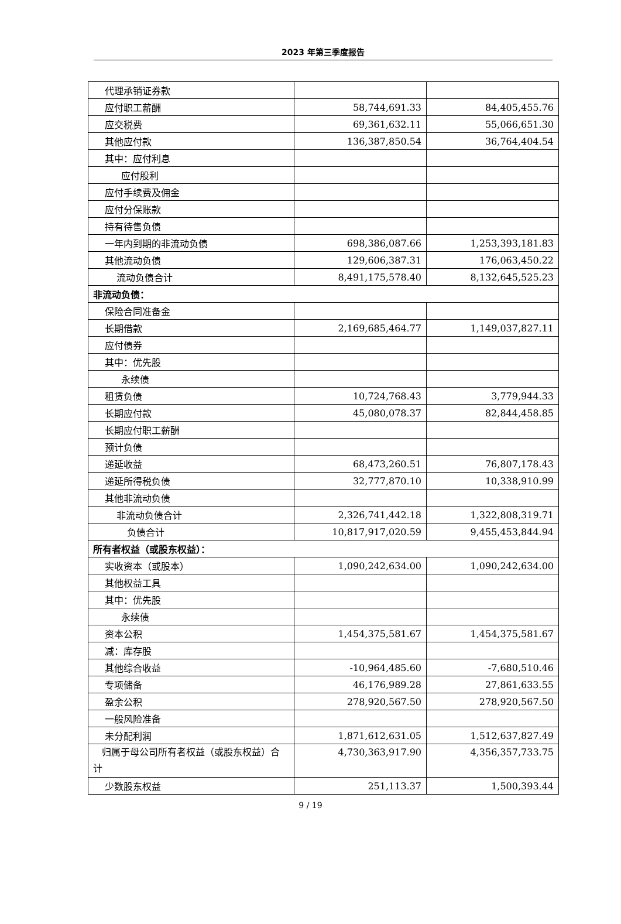2023 年第三季度报告
| 代理承销证券款 | | |
| 应付职工薪酬 | 58,744,691.33 | 84,405,455.76 |
| 应交税费 | 69,361,632.11 | 55,066,651.30 |
| 其他应付款 | 136,387,850.54 | 36,764,404.54 |
| 其中：应付利息 | | |
| 应付股利 | | |
| 应付手续费及佣金 | | |
| 应付分保账款 | | |
| 持有待售负债 | | |
| 一年内到期的非流动负债 | 698,386,087.66 | 1,253,393,181.83 |
| 其他流动负债 | 129,606,387.31 | 176,063,450.22 |
| 流动负债合计 | 8,491,175,578.40 | 8,132,645,525.23 |
| 非流动负债： | | |
| 保险合同准备金 | | |
| 长期借款 | 2,169,685,464.77 | 1,149,037,827.11 |
| 应付债券 | | |
| 其中：优先股 | | |
| 永续债 | | |
| 租赁负债 | 10,724,768.43 | 3,779,944.33 |
| 长期应付款 | 45,080,078.37 | 82,844,458.85 |
| 长期应付职工薪酬 | | |
| 预计负债 | | |
| 递延收益 | 68,473,260.51 | 76,807,178.43 |
| 递延所得税负债 | 32,777,870.10 | 10,338,910.99 |
| 其他非流动负债 | | |
| 非流动负债合计 | 2,326,741,442.18 | 1,322,808,319.71 |
| 负债合计 | 10,817,917,020.59 | 9,455,453,844.94 |
| 所有者权益（或股东权益）： | | |
| 实收资本（或股本） | 1,090,242,634.00 | 1,090,242,634.00 |
| 其他权益工具 | | |
| 其中：优先股 | | |
| 永续债 | | |
| 资本公积 | 1,454,375,581.67 | 1,454,375,581.67 |
| 减：库存股 | | |
| 其他综合收益 | -10,964,485.60 | -7,680,510.46 |
| 专项储备 | 46,176,989.28 | 27,861,633.55 |
| 盈余公积 | 278,920,567.50 | 278,920,567.50 |
| 一般风险准备 | | |
| 未分配利润 | 1,871,612,631.05 | 1,512,637,827.49 |
| 归属于母公司所有者权益（或股东权益）合计 | 4,730,363,917.90 | 4,356,357,733.75 |
| 少数股东权益 | 251,113.37 | 1,500,393.44 |
9 / 19